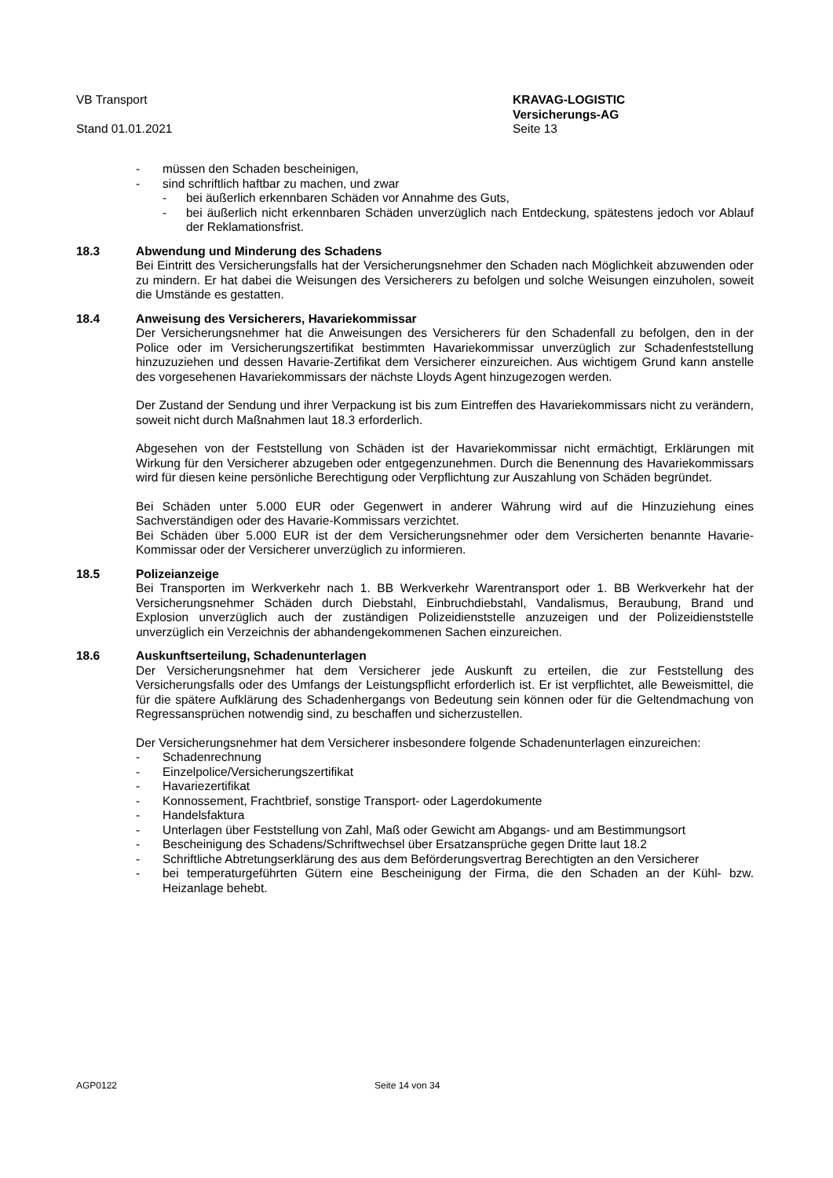VB Transport
Stand 01.01.2021
KRAVAG-LOGISTIC
Versicherungs-AG
Seite 13
- müssen den Schaden bescheinigen,
- sind schriftlich haftbar zu machen, und zwar
- bei äußerlich erkennbaren Schäden vor Annahme des Guts,
- bei äußerlich nicht erkennbaren Schäden unverzüglich nach Entdeckung, spätestens jedoch vor Ablauf der Reklamationsfrist.
18.3 Abwendung und Minderung des Schadens
Bei Eintritt des Versicherungsfalls hat der Versicherungsnehmer den Schaden nach Möglichkeit abzuwenden oder zu mindern. Er hat dabei die Weisungen des Versicherers zu befolgen und solche Weisungen einzuholen, soweit die Umstände es gestatten.
18.4 Anweisung des Versicherers, Havariekommissar
Der Versicherungsnehmer hat die Anweisungen des Versicherers für den Schadenfall zu befolgen, den in der Police oder im Versicherungszertifikat bestimmten Havariekommissar unverzüglich zur Schadenfeststellung hinzuzuziehen und dessen Havarie-Zertifikat dem Versicherer einzureichen. Aus wichtigem Grund kann anstelle des vorgesehenen Havariekommissars der nächste Lloyds Agent hinzugezogen werden.
Der Zustand der Sendung und ihrer Verpackung ist bis zum Eintreffen des Havariekommissars nicht zu verändern, soweit nicht durch Maßnahmen laut 18.3 erforderlich.
Abgesehen von der Feststellung von Schäden ist der Havariekommissar nicht ermächtigt, Erklärungen mit Wirkung für den Versicherer abzugeben oder entgegenzunehmen. Durch die Benennung des Havariekommissars wird für diesen keine persönliche Berechtigung oder Verpflichtung zur Auszahlung von Schäden begründet.
Bei Schäden unter 5.000 EUR oder Gegenwert in anderer Währung wird auf die Hinzuziehung eines Sachverständigen oder des Havarie-Kommissars verzichtet.
Bei Schäden über 5.000 EUR ist der dem Versicherungsnehmer oder dem Versicherten benannte Havarie-Kommissar oder der Versicherer unverzüglich zu informieren.
18.5 Polizeianzeige
Bei Transporten im Werkverkehr nach 1. BB Werkverkehr Warentransport oder 1. BB Werkverkehr hat der Versicherungsnehmer Schäden durch Diebstahl, Einbruchdiebstahl, Vandalismus, Beraubung, Brand und Explosion unverzüglich auch der zuständigen Polizeidienststelle anzuzeigen und der Polizeidienststelle unverzüglich ein Verzeichnis der abhandengekommenen Sachen einzureichen.
18.6 Auskunftserteilung, Schadenunterlagen
Der Versicherungsnehmer hat dem Versicherer jede Auskunft zu erteilen, die zur Feststellung des Versicherungsfalls oder des Umfangs der Leistungspflicht erforderlich ist. Er ist verpflichtet, alle Beweismittel, die für die spätere Aufklärung des Schadenhergangs von Bedeutung sein können oder für die Geltendmachung von Regressansprüchen notwendig sind, zu beschaffen und sicherzustellen.
Der Versicherungsnehmer hat dem Versicherer insbesondere folgende Schadenunterlagen einzureichen:
- Schadenrechnung
- Einzelpolice/Versicherungszertifikat
- Havariezertifikat
- Konnossement, Frachtbrief, sonstige Transport- oder Lagerdokumente
- Handelsfaktura
- Unterlagen über Feststellung von Zahl, Maß oder Gewicht am Abgangs- und am Bestimmungsort
- Bescheinigung des Schadens/Schriftwechsel über Ersatzansprüche gegen Dritte laut 18.2
- Schriftliche Abtretungserklärung des aus dem Beförderungsvertrag Berechtigten an den Versicherer
- bei temperaturgeführten Gütern eine Bescheinigung der Firma, die den Schaden an der Kühl- bzw. Heizanlage behebt.
AGP0122 Seite 14 von 34